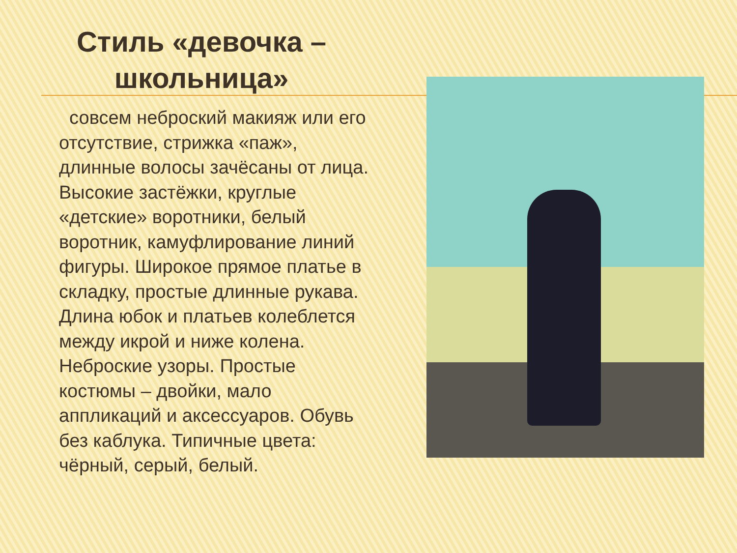Стиль «девочка – школьница»
совсем неброский макияж или его отсутствие, стрижка «паж», длинные волосы зачёсаны от лица. Высокие застёжки, круглые «детские» воротники, белый воротник, камуфлирование линий фигуры. Широкое прямое платье в складку, простые длинные рукава. Длина юбок и платьев колеблется между икрой и ниже колена. Неброские узоры. Простые костюмы – двойки, мало аппликаций и аксессуаров. Обувь без каблука. Типичные цвета: чёрный, серый, белый.